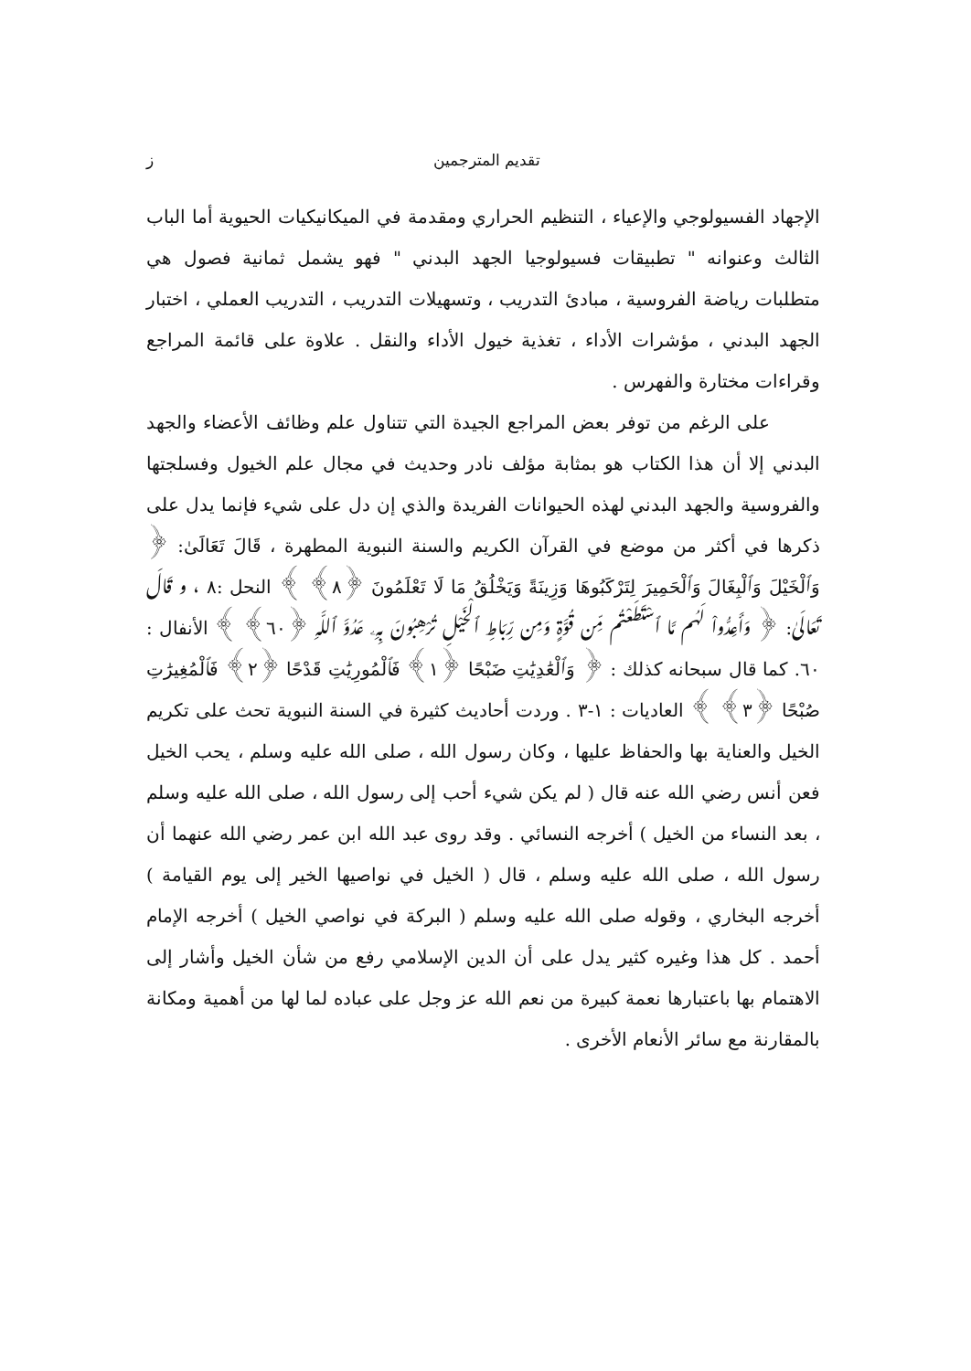تقديم المترجمين ز
الإجهاد الفسيولوجي والإعياء ، التنظيم الحراري ومقدمة في الميكانيكيات الحيوية أما الباب الثالث وعنوانه " تطبيقات فسيولوجيا الجهد البدني " فهو يشمل ثمانية فصول هي متطلبات رياضة الفروسية ، مبادئ التدريب ، وتسهيلات التدريب ، التدريب العملي ، اختبار الجهد البدني ، مؤشرات الأداء ، تغذية خيول الأداء والنقل . علاوة على قائمة المراجع وقراءات مختارة والفهرس .
على الرغم من توفر بعض المراجع الجيدة التي تتناول علم وظائف الأعضاء والجهد البدني إلا أن هذا الكتاب هو بمثابة مؤلف نادر وحديث في مجال علم الخيول وفسلجتها والفروسية والجهد البدني لهذه الحيوانات الفريدة والذي إن دل على شيء فإنما يدل على ذكرها في أكثر من موضع في القرآن الكريم والسنة النبوية المطهرة ، قَالَ تَعَالَىٰ: ﴿ وَٱلْخَيْلَ وَٱلْبِغَالَ وَٱلْحَمِيرَ لِتَرْكَبُوهَا وَزِينَةً وَيَخْلُقُ مَا لَا تَعْلَمُونَ ﴿٨﴾ ﴾ النحل :٨ ، و قَالَ تَعَالَىٰ: ﴿ وَأَعِدُّواْ لَهُم مَّا ٱسْتَطَعْتُم مِّن قُوَّةٍ وَمِن رِّبَاطِ ٱلْخَيْلِ تُرْهِبُونَ بِهِۦ عَدُوَّ ٱللَّهِ ﴿٦٠﴾ ﴾ الأنفال : ٦٠. كما قال سبحانه كذلك : ﴿ وَٱلْعَٰدِيَٰتِ ضَبْحًا ﴿١﴾ فَٱلْمُورِيَٰتِ قَدْحًا ﴿٢﴾ فَٱلْمُغِيرَٰتِ صُبْحًا ﴿٣﴾ ﴾ العاديات : ١-٣ . وردت أحاديث كثيرة في السنة النبوية تحث على تكريم الخيل والعناية بها والحفاظ عليها ، وكان رسول الله ، صلى الله عليه وسلم ، يحب الخيل فعن أنس رضي الله عنه قال ( لم يكن شيء أحب إلى رسول الله ، صلى الله عليه وسلم ، بعد النساء من الخيل ) أخرجه النسائي . وقد روى عبد الله ابن عمر رضي الله عنهما أن رسول الله ، صلى الله عليه وسلم ، قال ( الخيل في نواصيها الخير إلى يوم القيامة ) أخرجه البخاري ، وقوله صلى الله عليه وسلم ( البركة في نواصي الخيل ) أخرجه الإمام أحمد . كل هذا وغيره كثير يدل على أن الدين الإسلامي رفع من شأن الخيل وأشار إلى الاهتمام بها باعتبارها نعمة كبيرة من نعم الله عز وجل على عباده لما لها من أهمية ومكانة بالمقارنة مع سائر الأنعام الأخرى .